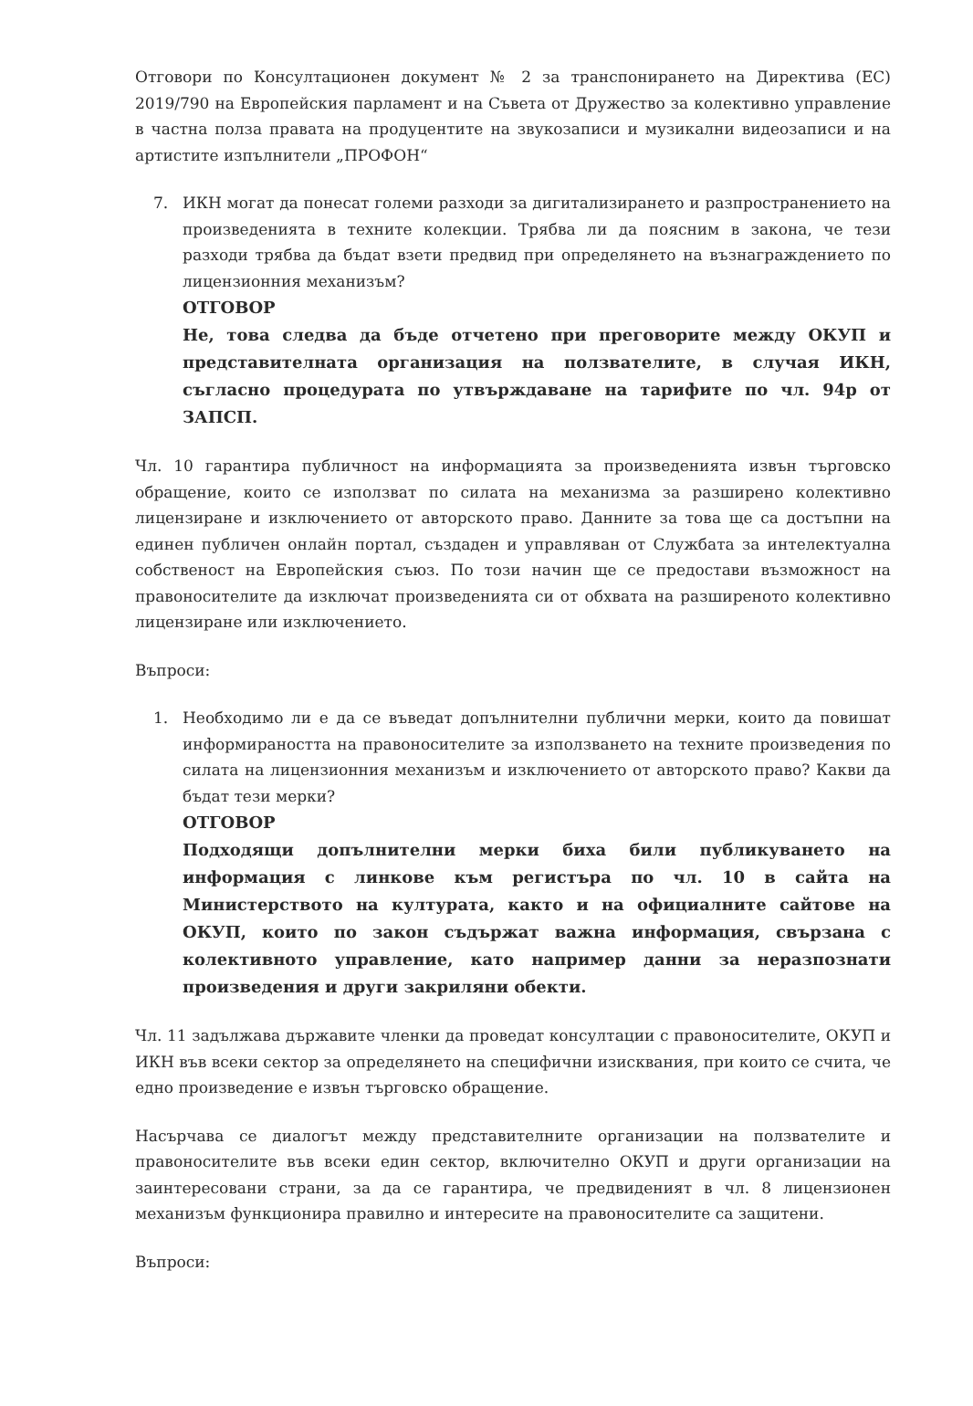Отговори по Консултационен документ № 2 за транспонирането на Директива (ЕС) 2019/790 на Европейския парламент и на Съвета от Дружество за колективно управление в частна полза правата на продуцентите на звукозаписи и музикални видеозаписи и на артистите изпълнители „ПРОФОН“
7. ИКН могат да понесат големи разходи за дигитализирането и разпространението на произведенията в техните колекции. Трябва ли да поясним в закона, че тези разходи трябва да бъдат взети предвид при определянето на възнаграждението по лицензионния механизъм?
ОТГОВОР
Не, това следва да бъде отчетено при преговорите между ОКУП и представителната организация на ползвателите, в случая ИКН, съгласно процедурата по утвърждаване на тарифите по чл. 94р от ЗАПСП.
Чл. 10 гарантира публичност на информацията за произведенията извън търговско обращение, които се използват по силата на механизма за разширено колективно лицензиране и изключението от авторското право. Данните за това ще са достъпни на единен публичен онлайн портал, създаден и управляван от Службата за интелектуална собственост на Европейския съюз. По този начин ще се предостави възможност на правоносителите да изключат произведенията си от обхвата на разширеното колективно лицензиране или изключението.
Въпроси:
1. Необходимо ли е да се въведат допълнителни публични мерки, които да повишат информираността на правоносителите за използването на техните произведения по силата на лицензионния механизъм и изключението от авторското право? Какви да бъдат тези мерки?
ОТГОВОР
Подходящи допълнителни мерки биха били публикуването на информация с линкове към регистъра по чл. 10 в сайта на Министерството на културата, както и на официалните сайтове на ОКУП, които по закон съдържат важна информация, свързана с колективното управление, като например данни за неразпознати произведения и други закриляни обекти.
Чл. 11 задължава държавите членки да проведат консултации с правоносителите, ОКУП и ИКН във всеки сектор за определянето на специфични изисквания, при които се счита, че едно произведение е извън търговско обращение.
Насърчава се диалогът между представителните организации на ползвателите и правоносителите във всеки един сектор, включително ОКУП и други организации на заинтересовани страни, за да се гарантира, че предвиденият в чл. 8 лицензионен механизъм функционира правилно и интересите на правоносителите са защитени.
Въпроси: